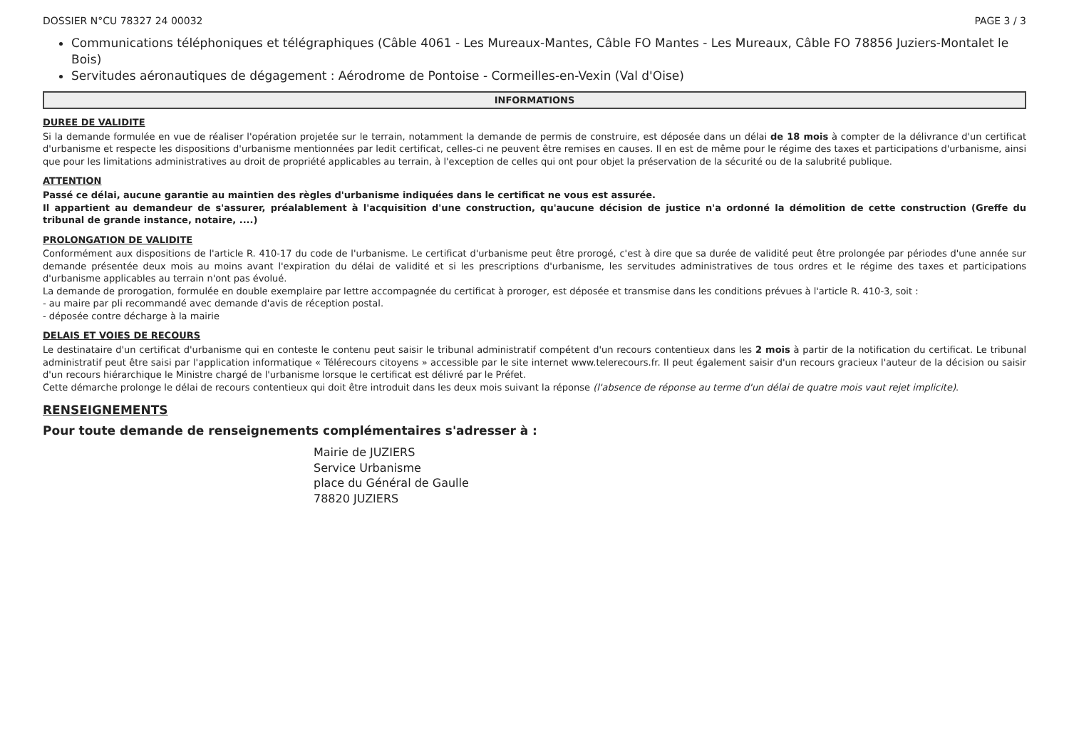DOSSIER N°CU 78327 24 00032 PAGE 3 / 3
Communications téléphoniques et télégraphiques (Câble 4061 - Les Mureaux-Mantes, Câble FO Mantes - Les Mureaux, Câble FO 78856 Juziers-Montalet le Bois)
Servitudes aéronautiques de dégagement : Aérodrome de Pontoise - Cormeilles-en-Vexin (Val d'Oise)
INFORMATIONS
DUREE DE VALIDITE
Si la demande formulée en vue de réaliser l'opération projetée sur le terrain, notamment la demande de permis de construire, est déposée dans un délai de 18 mois à compter de la délivrance d'un certificat d'urbanisme et respecte les dispositions d'urbanisme mentionnées par ledit certificat, celles-ci ne peuvent être remises en causes. Il en est de même pour le régime des taxes et participations d'urbanisme, ainsi que pour les limitations administratives au droit de propriété applicables au terrain, à l'exception de celles qui ont pour objet la préservation de la sécurité ou de la salubrité publique.
ATTENTION
Passé ce délai, aucune garantie au maintien des règles d'urbanisme indiquées dans le certificat ne vous est assurée.
Il appartient au demandeur de s'assurer, préalablement à l'acquisition d'une construction, qu'aucune décision de justice n'a ordonné la démolition de cette construction (Greffe du tribunal de grande instance, notaire, ....)
PROLONGATION DE VALIDITE
Conformément aux dispositions de l'article R. 410-17 du code de l'urbanisme. Le certificat d'urbanisme peut être prorogé, c'est à dire que sa durée de validité peut être prolongée par périodes d'une année sur demande présentée deux mois au moins avant l'expiration du délai de validité et si les prescriptions d'urbanisme, les servitudes administratives de tous ordres et le régime des taxes et participations d'urbanisme applicables au terrain n'ont pas évolué.
La demande de prorogation, formulée en double exemplaire par lettre accompagnée du certificat à proroger, est déposée et transmise dans les conditions prévues à l'article R. 410-3, soit :
- au maire par pli recommandé avec demande d'avis de réception postal.
- déposée contre décharge à la mairie
DELAIS ET VOIES DE RECOURS
Le destinataire d'un certificat d'urbanisme qui en conteste le contenu peut saisir le tribunal administratif compétent d'un recours contentieux dans les 2 mois à partir de la notification du certificat. Le tribunal administratif peut être saisi par l'application informatique « Télérecours citoyens » accessible par le site internet www.telerecours.fr. Il peut également saisir d'un recours gracieux l'auteur de la décision ou saisir d'un recours hiérarchique le Ministre chargé de l'urbanisme lorsque le certificat est délivré par le Préfet.
Cette démarche prolonge le délai de recours contentieux qui doit être introduit dans les deux mois suivant la réponse (l'absence de réponse au terme d'un délai de quatre mois vaut rejet implicite).
RENSEIGNEMENTS
Pour toute demande de renseignements complémentaires s'adresser à :
Mairie de JUZIERS
Service Urbanisme
place du Général de Gaulle
78820 JUZIERS